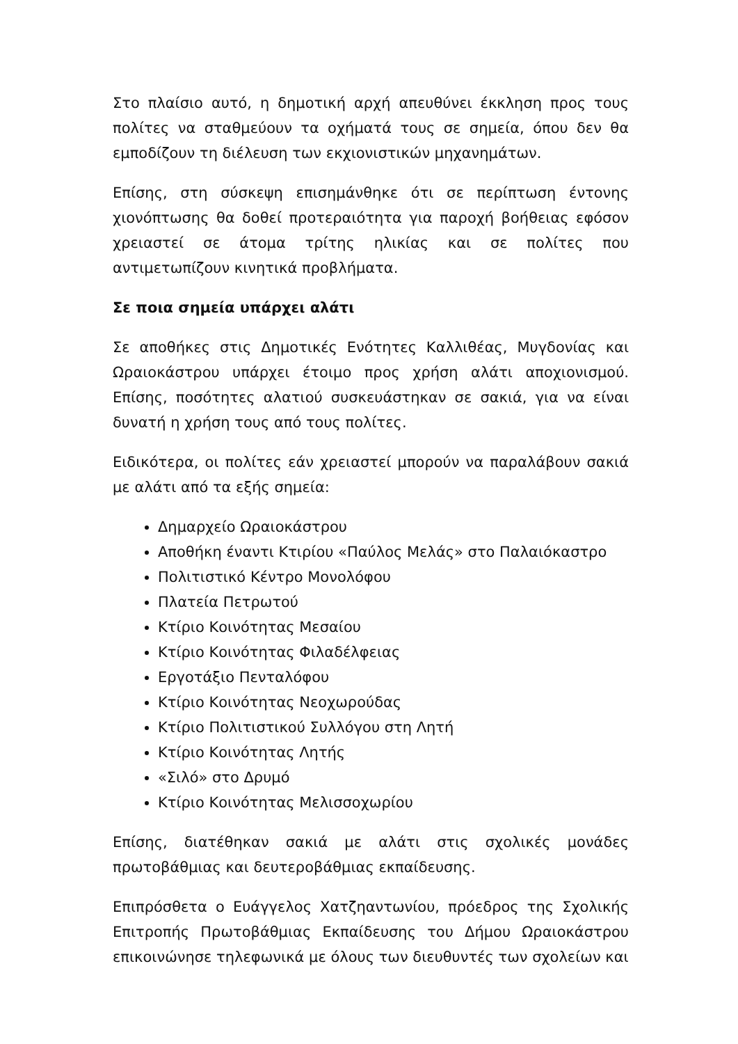Στο πλαίσιο αυτό, η δημοτική αρχή απευθύνει έκκληση προς τους πολίτες να σταθμεύουν τα οχήματά τους σε σημεία, όπου δεν θα εμποδίζουν τη διέλευση των εκχιονιστικών μηχανημάτων.
Επίσης, στη σύσκεψη επισημάνθηκε ότι σε περίπτωση έντονης χιονόπτωσης θα δοθεί προτεραιότητα για παροχή βοήθειας εφόσον χρειαστεί σε άτομα τρίτης ηλικίας και σε πολίτες που αντιμετωπίζουν κινητικά προβλήματα.
Σε ποια σημεία υπάρχει αλάτι
Σε αποθήκες στις Δημοτικές Ενότητες Καλλιθέας, Μυγδονίας και Ωραιοκάστρου υπάρχει έτοιμο προς χρήση αλάτι αποχιονισμού. Επίσης, ποσότητες αλατιού συσκευάστηκαν σε σακιά, για να είναι δυνατή η χρήση τους από τους πολίτες.
Ειδικότερα, οι πολίτες εάν χρειαστεί μπορούν να παραλάβουν σακιά με αλάτι από τα εξής σημεία:
Δημαρχείο Ωραιοκάστρου
Αποθήκη έναντι Κτιρίου «Παύλος Μελάς» στο Παλαιόκαστρο
Πολιτιστικό Κέντρο Μονολόφου
Πλατεία Πετρωτού
Κτίριο Κοινότητας Μεσαίου
Κτίριο Κοινότητας Φιλαδέλφειας
Εργοτάξιο Πενταλόφου
Κτίριο Κοινότητας Νεοχωρούδας
Κτίριο Πολιτιστικού Συλλόγου στη Λητή
Κτίριο Κοινότητας Λητής
«Σιλό» στο Δρυμό
Κτίριο Κοινότητας Μελισσοχωρίου
Επίσης, διατέθηκαν σακιά με αλάτι στις σχολικές μονάδες πρωτοβάθμιας και δευτεροβάθμιας εκπαίδευσης.
Επιπρόσθετα ο Ευάγγελος Χατζηαντωνίου, πρόεδρος της Σχολικής Επιτροπής Πρωτοβάθμιας Εκπαίδευσης του Δήμου Ωραιοκάστρου επικοινώνησε τηλεφωνικά με όλους των διευθυντές των σχολείων και